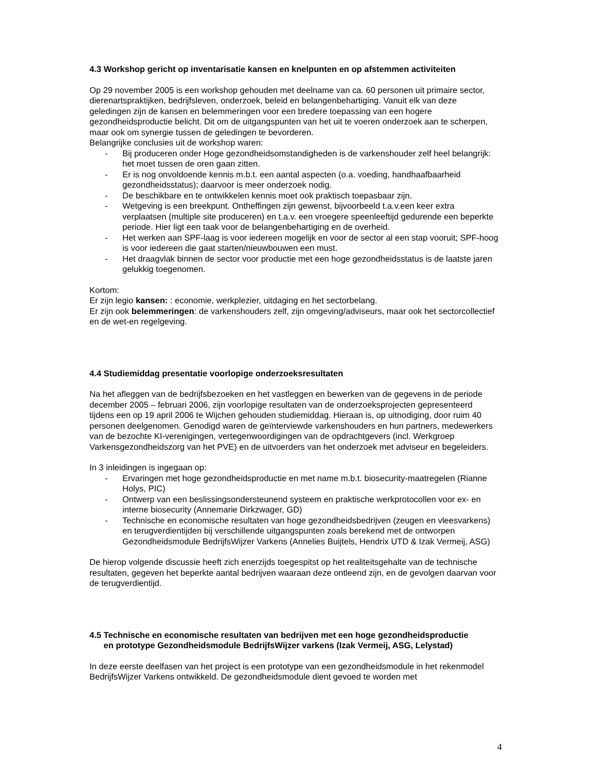4.3 Workshop gericht op inventarisatie kansen en knelpunten en op afstemmen activiteiten
Op 29 november 2005 is een workshop gehouden met deelname van ca. 60 personen uit primaire sector, dierenartspraktijken, bedrijfsleven, onderzoek, beleid en belangenbehartiging. Vanuit elk van deze geledingen zijn de kansen en belemmeringen voor een bredere toepassing van een hogere gezondheidsproductie belicht. Dit om de uitgangspunten van het uit te voeren onderzoek aan te scherpen, maar ook om synergie tussen de geledingen te bevorderen.
Belangrijke conclusies uit de workshop waren:
- Bij produceren onder Hoge gezondheidsomstandigheden is de varkenshouder zelf heel belangrijk: het moet tussen de oren gaan zitten.
- Er is nog onvoldoende kennis m.b.t. een aantal aspecten (o.a. voeding, handhaafbaarheid gezondheidsstatus); daarvoor is meer onderzoek nodig.
- De beschikbare en te ontwikkelen kennis moet ook praktisch toepasbaar zijn.
- Wetgeving is een breekpunt. Ontheffingen zijn gewenst, bijvoorbeeld t.a.v.een keer extra verplaatsen (multiple site produceren) en t.a.v. een vroegere speenleeftijd gedurende een beperkte periode. Hier ligt een taak voor de belangenbehartiging en de overheid.
- Het werken aan SPF-laag is voor iedereen mogelijk en voor de sector al een stap vooruit; SPF-hoog is voor iedereen die gaat starten/nieuwbouwen een must.
- Het draagvlak binnen de sector voor productie met een hoge gezondheidsstatus is de laatste jaren gelukkig toegenomen.
Kortom:
Er zijn legio kansen: : economie, werkplezier, uitdaging en het sectorbelang.
Er zijn ook belemmeringen: de varkenshouders zelf, zijn omgeving/adviseurs, maar ook het sectorcollectief en de wet-en regelgeving.
4.4 Studiemiddag presentatie voorlopige onderzoeksresultaten
Na het afleggen van de bedrijfsbezoeken en het vastleggen en bewerken van de gegevens in de periode december 2005 – februari 2006, zijn voorlopige resultaten van de onderzoeksprojecten gepresenteerd tijdens een op 19 april 2006 te Wijchen gehouden studiemiddag. Hieraan is, op uitnodiging, door ruim 40 personen deelgenomen. Genodigd waren de geïnterviewde varkenshouders en hun partners, medewerkers van de bezochte KI-verenigingen, vertegenwoordigingen van de opdrachtgevers (incl. Werkgroep Varkensgezondheidszorg van het PVE) en de uitvoerders van het onderzoek met adviseur en begeleiders.
In 3 inleidingen is ingegaan op:
- Ervaringen met hoge gezondheidsproductie en met name m.b.t. biosecurity-maatregelen (Rianne Holys, PIC)
- Ontwerp van een beslissingsondersteunend systeem en praktische werkprotocollen voor ex- en interne biosecurity (Annemarie Dirkzwager, GD)
- Technische en economische resultaten van hoge gezondheidsbedrijven (zeugen en vleesvarkens) en terugverdientijden bij verschillende uitgangspunten zoals berekend met de ontworpen Gezondheidsmodule BedrijfsWijzer Varkens (Annelies Buijtels, Hendrix UTD & Izak Vermeij, ASG)
De hierop volgende discussie heeft zich enerzijds toegespitst op het realiteitsgehalte van de technische resultaten, gegeven het beperkte aantal bedrijven waaraan deze ontleend zijn, en de gevolgen daarvan voor de terugverdientijd.
4.5 Technische en economische resultaten van bedrijven met een hoge gezondheidsproductie
en prototype Gezondheidsmodule BedrijfsWijzer varkens (Izak Vermeij, ASG, Lelystad)
In deze eerste deelfasen van het project is een prototype van een gezondheidsmodule in het rekenmodel BedrijfsWijzer Varkens ontwikkeld. De gezondheidsmodule dient gevoed te worden met
4